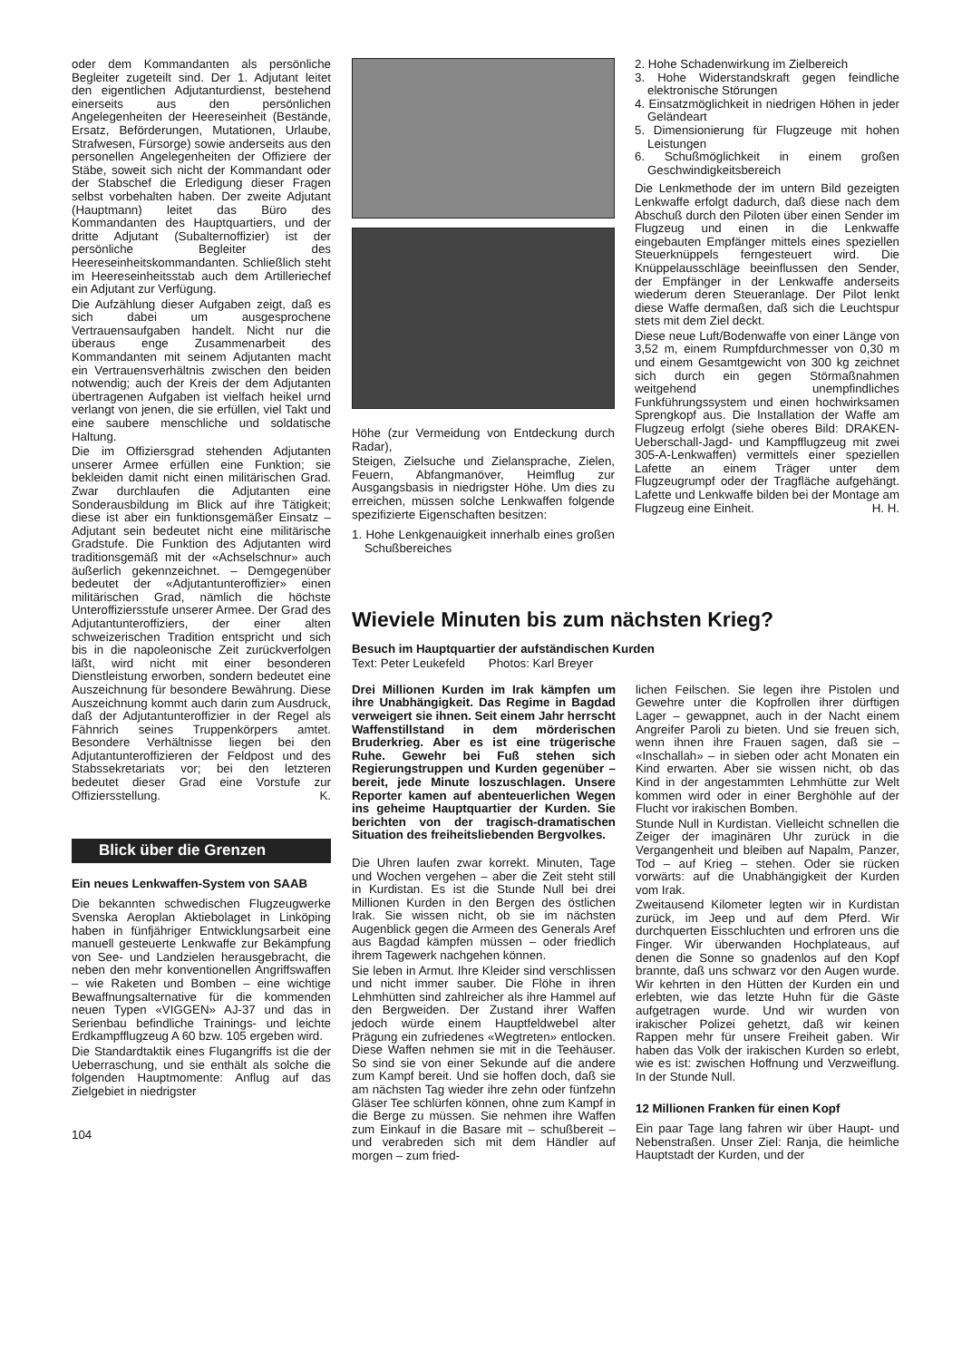oder dem Kommandanten als persönliche Begleiter zugeteilt sind. Der 1. Adjutant leitet den eigentlichen Adjutanturdienst, bestehend einerseits aus den persönlichen Angelegenheiten der Heereseinheit (Bestände, Ersatz, Beförderungen, Mutationen, Urlaube, Strafwesen, Fürsorge) sowie anderseits aus den personellen Angelegenheiten der Offiziere der Stäbe, soweit sich nicht der Kommandant oder der Stabschef die Erledigung dieser Fragen selbst vorbehalten haben. Der zweite Adjutant (Hauptmann) leitet das Büro des Kommandanten des Hauptquartiers, und der dritte Adjutant (Subalternoffizier) ist der persönliche Begleiter des Heereseinheitskommandanten. Schließlich steht im Heereseinheitsstab auch dem Artilleriechef ein Adjutant zur Verfügung.
Die Aufzählung dieser Aufgaben zeigt, daß es sich dabei um ausgesprochene Vertrauensaufgaben handelt. Nicht nur die überaus enge Zusammenarbeit des Kommandanten mit seinem Adjutanten macht ein Vertrauensverhältnis zwischen den beiden notwendig; auch der Kreis der dem Adjutanten übertragenen Aufgaben ist vielfach heikel urnd verlangt von jenen, die sie erfüllen, viel Takt und eine saubere menschliche und soldatische Haltung.
Die im Offiziersgrad stehenden Adjutanten unserer Armee erfüllen eine Funktion; sie bekleiden damit nicht einen militärischen Grad. Zwar durchlaufen die Adjutanten eine Sonderausbildung im Blick auf ihre Tätigkeit; diese ist aber ein funktionsgemäßer Einsatz – Adjutant sein bedeutet nicht eine militärische Gradstufe. Die Funktion des Adjutanten wird traditionsgemäß mit der «Achselschnur» auch äußerlich gekennzeichnet. – Demgegenüber bedeutet der «Adjutantunteroffizier» einen militärischen Grad, nämlich die höchste Unteroffiziersstufe unserer Armee. Der Grad des Adjutantunteroffiziers, der einer alten schweizerischen Tradition entspricht und sich bis in die napoleonische Zeit zurückverfolgen läßt, wird nicht mit einer besonderen Dienstleistung erworben, sondern bedeutet eine Auszeichnung für besondere Bewährung. Diese Auszeichnung kommt auch darin zum Ausdruck, daß der Adjutantunteroffizier in der Regel als Fähnrich seines Truppenkörpers amtet. Besondere Verhältnisse liegen bei den Adjutantunteroffizieren der Feldpost und des Stabssekretariats vor; bei den letzteren bedeutet dieser Grad eine Vorstufe zur Offiziersstellung. K.
Blick über die Grenzen
Ein neues Lenkwaffen-System von SAAB
Die bekannten schwedischen Flugzeugwerke Svenska Aeroplan Aktiebolaget in Linköping haben in fünfjähriger Entwicklungsarbeit eine manuell gesteuerte Lenkwaffe zur Bekämpfung von See- und Landzielen herausgebracht, die neben den mehr konventionellen Angriffswaffen – wie Raketen und Bomben – eine wichtige Bewaffnungsalternative für die kommenden neuen Typen «VIGGEN» AJ-37 und das in Serienbau befindliche Trainings- und leichte Erdkampfflugzeug A 60 bzw. 105 ergeben wird.
Die Standardtaktik eines Flugangriffs ist die der Ueberraschung, und sie enthält als solche die folgenden Hauptmomente: Anflug auf das Zielgebiet in niedrigster
104
Höhe (zur Vermeidung von Entdeckung durch Radar),
Steigen, Zielsuche und Zielansprache, Zielen, Feuern, Abfangmanöver, Heimflug zur Ausgangsbasis in niedrigster Höhe. Um dies zu erreichen, müssen solche Lenkwaffen folgende spezifizierte Eigenschaften besitzen:
1. Hohe Lenkgenauigkeit innerhalb eines großen Schußbereiches
2. Hohe Schadenwirkung im Zielbereich
3. Hohe Widerstandskraft gegen feindliche elektronische Störungen
4. Einsatzmöglichkeit in niedrigen Höhen in jeder Geländeart
5. Dimensionierung für Flugzeuge mit hohen Leistungen
6. Schußmöglichkeit in einem großen Geschwindigkeitsbereich
Die Lenkmethode der im untern Bild gezeigten Lenkwaffe erfolgt dadurch, daß diese nach dem Abschuß durch den Piloten über einen Sender im Flugzeug und einen in die Lenkwaffe eingebauten Empfänger mittels eines speziellen Steuerknüppels ferngesteuert wird. Die Knüppelausschläge beeinflussen den Sender, der Empfänger in der Lenkwaffe anderseits wiederum deren Steueranlage. Der Pilot lenkt diese Waffe dermaßen, daß sich die Leuchtspur stets mit dem Ziel deckt.
Diese neue Luft/Bodenwaffe von einer Länge von 3,52 m, einem Rumpfdurchmesser von 0,30 m und einem Gesamtgewicht von 300 kg zeichnet sich durch ein gegen Störmaßnahmen weitgehend unempfindliches Funkführungssystem und einen hochwirksamen Sprengkopf aus. Die Installation der Waffe am Flugzeug erfolgt (siehe oberes Bild: DRAKEN-Ueberschall-Jagd- und Kampfflugzeug mit zwei 305-A-Lenkwaffen) vermittels einer speziellen Lafette an einem Träger unter dem Flugzeugrumpf oder der Tragfläche aufgehängt. Lafette und Lenkwaffe bilden bei der Montage am Flugzeug eine Einheit. H. H.
Wieviele Minuten bis zum nächsten Krieg?
Besuch im Hauptquartier der aufständischen Kurden
Text: Peter Leukefeld Photos: Karl Breyer
Drei Millionen Kurden im Irak kämpfen um ihre Unabhängigkeit. Das Regime in Bagdad verweigert sie ihnen. Seit einem Jahr herrscht Waffenstillstand in dem mörderischen Bruderkrieg. Aber es ist eine trügerische Ruhe. Gewehr bei Fuß stehen sich Regierungstruppen und Kurden gegenüber – bereit, jede Minute loszuschlagen. Unsere Reporter kamen auf abenteuerlichen Wegen ins geheime Hauptquartier der Kurden. Sie berichten von der tragisch-dramatischen Situation des freiheitsliebenden Bergvolkes.
Die Uhren laufen zwar korrekt. Minuten, Tage und Wochen vergehen – aber die Zeit steht still in Kurdistan. Es ist die Stunde Null bei drei Millionen Kurden in den Bergen des östlichen Irak. Sie wissen nicht, ob sie im nächsten Augenblick gegen die Armeen des Generals Aref aus Bagdad kämpfen müssen – oder friedlich ihrem Tagewerk nachgehen können.
Sie leben in Armut. Ihre Kleider sind verschlissen und nicht immer sauber. Die Flöhe in ihren Lehmhütten sind zahlreicher als ihre Hammel auf den Bergweiden. Der Zustand ihrer Waffen jedoch würde einem Hauptfeldwebel alter Prägung ein zufriedenes «Wegtreten» entlocken. Diese Waffen nehmen sie mit in die Teehäuser. So sind sie von einer Sekunde auf die andere zum Kampf bereit. Und sie hoffen doch, daß sie am nächsten Tag wieder ihre zehn oder fünfzehn Gläser Tee schlürfen können, ohne zum Kampf in die Berge zu müssen. Sie nehmen ihre Waffen zum Einkauf in die Basare mit – schußbereit – und verabreden sich mit dem Händler auf morgen – zum fried-
lichen Feilschen. Sie legen ihre Pistolen und Gewehre unter die Kopfrollen ihrer dürftigen Lager – gewappnet, auch in der Nacht einem Angreifer Paroli zu bieten. Und sie freuen sich, wenn ihnen ihre Frauen sagen, daß sie – «Inschallah» – in sieben oder acht Monaten ein Kind erwarten. Aber sie wissen nicht, ob das Kind in der angestammten Lehmhütte zur Welt kommen wird oder in einer Berghöhle auf der Flucht vor irakischen Bomben.
Stunde Null in Kurdistan. Vielleicht schnellen die Zeiger der imaginären Uhr zurück in die Vergangenheit und bleiben auf Napalm, Panzer, Tod – auf Krieg – stehen. Oder sie rücken vorwärts: auf die Unabhängigkeit der Kurden vom Irak.
Zweitausend Kilometer legten wir in Kurdistan zurück, im Jeep und auf dem Pferd. Wir durchquerten Eisschluchten und erfroren uns die Finger. Wir überwanden Hochplateaus, auf denen die Sonne so gnadenlos auf den Kopf brannte, daß uns schwarz vor den Augen wurde. Wir kehrten in den Hütten der Kurden ein und erlebten, wie das letzte Huhn für die Gäste aufgetragen wurde. Und wir wurden von irakischer Polizei gehetzt, daß wir keinen Rappen mehr für unsere Freiheit gaben. Wir haben das Volk der irakischen Kurden so erlebt, wie es ist: zwischen Hoffnung und Verzweiflung. In der Stunde Null.
12 Millionen Franken für einen Kopf
Ein paar Tage lang fahren wir über Haupt- und Nebenstraßen. Unser Ziel: Ranja, die heimliche Hauptstadt der Kurden, und der